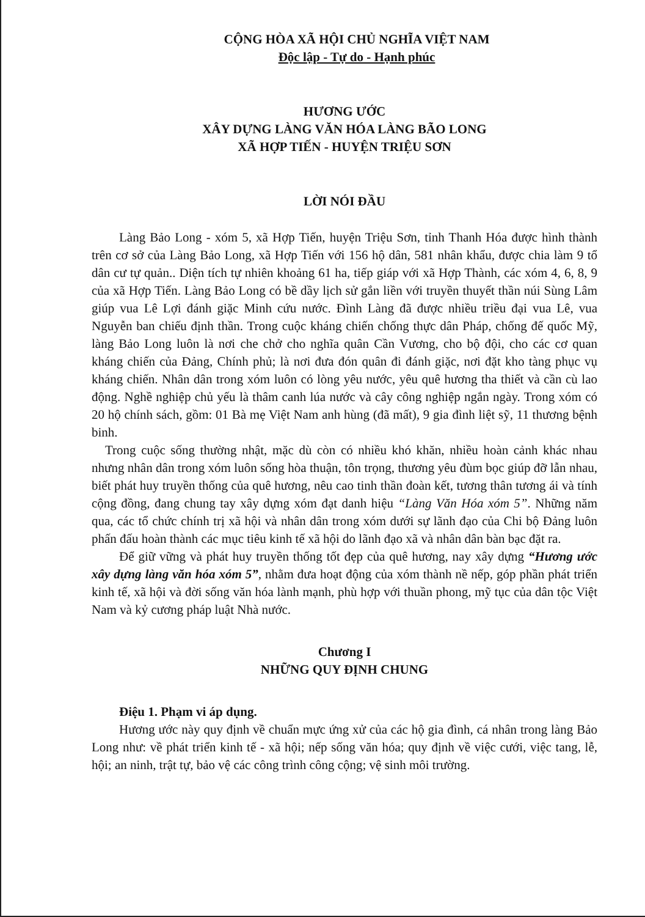CỘNG HÒA XÃ HỘI CHỦ NGHĨA VIỆT NAM
Độc lập - Tự do - Hạnh phúc
HƯƠNG ƯỚC
XÂY DỰNG LÀNG VĂN HÓA LÀNG BÃO LONG
XÃ HỢP TIẾN - HUYỆN TRIỆU SƠN
LỜI NÓI ĐẦU
Làng Bảo Long - xóm 5, xã Hợp Tiến, huyện Triệu Sơn, tỉnh Thanh Hóa được hình thành trên cơ sở của Làng Bảo Long, xã Hợp Tiến với 156 hộ dân, 581 nhân khẩu, được chia làm 9 tổ dân cư tự quản.. Diện tích tự nhiên khoảng 61 ha, tiếp giáp với xã Hợp Thành, các xóm 4, 6, 8, 9 của xã Hợp Tiến. Làng Bảo Long có bề dầy lịch sử gắn liền với truyền thuyết thần núi Sùng Lâm giúp vua Lê Lợi đánh giặc Minh cứu nước. Đình Làng đã được nhiều triều đại vua Lê, vua Nguyễn ban chiếu định thần. Trong cuộc kháng chiến chống thực dân Pháp, chống đế quốc Mỹ, làng Bảo Long luôn là nơi che chở cho nghĩa quân Cần Vương, cho bộ đội, cho các cơ quan kháng chiến của Đảng, Chính phủ; là nơi đưa đón quân đi đánh giặc, nơi đặt kho tàng phục vụ kháng chiến. Nhân dân trong xóm luôn có lòng yêu nước, yêu quê hương tha thiết và cần cù lao động. Nghề nghiệp chủ yếu là thâm canh lúa nước và cây công nghiệp ngắn ngày. Trong xóm có 20 hộ chính sách, gồm: 01 Bà mẹ Việt Nam anh hùng (đã mất), 9 gia đình liệt sỹ, 11 thương bệnh binh.
Trong cuộc sống thường nhật, mặc dù còn có nhiều khó khăn, nhiều hoàn cảnh khác nhau nhưng nhân dân trong xóm luôn sống hòa thuận, tôn trọng, thương yêu đùm bọc giúp đỡ lẫn nhau, biết phát huy truyền thống của quê hương, nêu cao tinh thần đoàn kết, tương thân tương ái và tính cộng đồng, đang chung tay xây dựng xóm đạt danh hiệu “Làng Văn Hóa xóm 5”. Những năm qua, các tổ chức chính trị xã hội và nhân dân trong xóm dưới sự lãnh đạo của Chi bộ Đảng luôn phấn đấu hoàn thành các mục tiêu kinh tế xã hội do lãnh đạo xã và nhân dân bàn bạc đặt ra.
Để giữ vững và phát huy truyền thống tốt đẹp của quê hương, nay xây dựng “Hương ước xây dựng làng văn hóa xóm 5”, nhằm đưa hoạt động của xóm thành nề nếp, góp phần phát triển kinh tế, xã hội và đời sống văn hóa lành mạnh, phù hợp với thuần phong, mỹ tục của dân tộc Việt Nam và kỷ cương pháp luật Nhà nước.
Chương I
NHỮNG QUY ĐỊNH CHUNG
Điệu 1. Phạm vi áp dụng.
Hương ước này quy định về chuẩn mực ứng xử của các hộ gia đình, cá nhân trong làng Bảo Long như: về phát triển kinh tế - xã hội; nếp sống văn hóa; quy định về việc cưới, việc tang, lễ, hội; an ninh, trật tự, bảo vệ các công trình công cộng; vệ sinh môi trường.